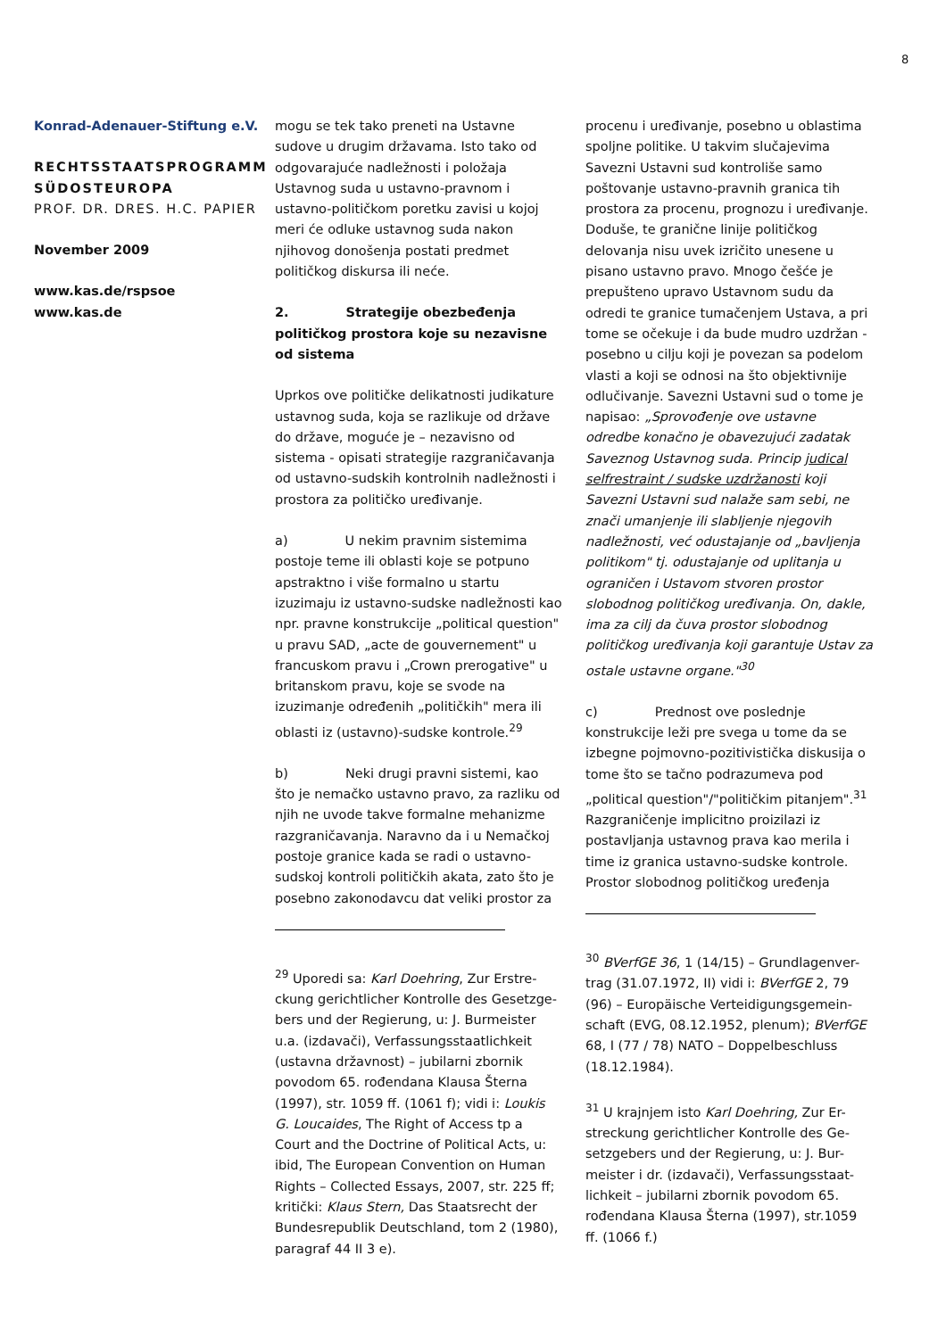8
Konrad-Adenauer-Stiftung e.V.
RECHTSSTAATSPROGRAMM SÜDOSTEUROPA
PROF. DR. DRES. H.C. PAPIER
November 2009
www.kas.de/rspsoe
www.kas.de
mogu se tek tako preneti na Ustavne sudove u drugim državama. Isto tako od odgovarajuće nadležnosti i položaja Ustavnog suda u ustavno-pravnom i ustavno-političkom poretku zavisi u kojoj meri će odluke ustavnog suda nakon njihovog donošenja postati predmet političkog diskursa ili neće.
2. Strategije obezbeđenja političkog prostora koje su nezavisne od sistema
Uprkos ove političke delikatnosti judikature ustavnog suda, koja se razlikuje od države do države, moguće je – nezavisno od sistema - opisati strategije razgraničavanja od ustavno-sudskih kontrolnih nadležnosti i prostora za političko uređivanje.
a) U nekim pravnim sistemima postoje teme ili oblasti koje se potpuno apstraktno i više formalno u startu izuzimaju iz ustavno-sudske nadležnosti kao npr. pravne konstrukcije „political question" u pravu SAD, „acte de gouvernement" u francuskom pravu i „Crown prerogative" u britanskom pravu, koje se svode na izuzimanje određenih „političkih" mera ili oblasti iz (ustavno)-sudske kontrole.<sup>29</sup>
b) Neki drugi pravni sistemi, kao što je nemačko ustavno pravo, za razliku od njih ne uvode takve formalne mehanizme razgraničavanja. Naravno da i u Nemačkoj postoje granice kada se radi o ustavno-sudskoj kontroli političkih akata, zato što je posebno zakonodavcu dat veliki prostor za
<sup>29</sup> Uporedi sa: Karl Doehring, Zur Erstre-ckung gerichtlicher Kontrolle des Gesetzge-bers und der Regierung, u: J. Burmeister u.a. (izdavači), Verfassungsstaatlichkeit (ustavna državnost) – jubilarni zbornik povodom 65. rođendana Klausa Šterna (1997), str. 1059 ff. (1061 f); vidi i: Loukis G. Loucaides, The Right of Access tp a Court and the Doctrine of Political Acts, u: ibid, The European Convention on Human Rights – Collected Essays, 2007, str. 225 ff; kritički: Klaus Stern, Das Staatsrecht der Bundesrepublik Deutschland, tom 2 (1980), paragraf 44 II 3 e).
procenu i uređivanje, posebno u oblastima spoljne politike. U takvim slučajevima Savezni Ustavni sud kontroliše samo poštovanje ustavno-pravnih granica tih prostora za procenu, prognozu i uređivanje. Doduše, te granične linije političkog delovanja nisu uvek izričito unesene u pisano ustavno pravo. Mnogo češće je prepušteno upravo Ustavnom sudu da odredi te granice tumačenjem Ustava, a pri tome se očekuje i da bude mudro uzdržan - posebno u cilju koji je povezan sa podelom vlasti a koji se odnosi na što objektivnije odlučivanje. Savezni Ustavni sud o tome je napisao: „Sprovođenje ove ustavne odredbe konačno je obavezujući zadatak Saveznog Ustavnog suda. Princip judical selfrestraint / sudske uzdržanosti koji Savezni Ustavni sud nalaže sam sebi, ne znači umanjenje ili slabljenje njegovih nadležnosti, već odustajanje od „bavljenja politikom" tj. odustajanje od uplitanja u ograničen i Ustavom stvoren prostor slobodnog političkog uređivanja. On, dakle, ima za cilj da čuva prostor slobodnog političkog uređivanja koji garantuje Ustav za ostale ustavne organe."<sup>30</sup>
c) Prednost ove poslednje konstrukcije leži pre svega u tome da se izbegne pojmovno-pozitivistička diskusija o tome što se tačno podrazumeva pod „political question"/"političkim pitanjem".<sup>31</sup> Razgraničenje implicitno proizilazi iz postavljanja ustavnog prava kao merila i time iz granica ustavno-sudske kontrole. Prostor slobodnog političkog uređenja
<sup>30</sup> BVerfGE 36, 1 (14/15) – Grundlagenver-trag (31.07.1972, II) vidi i: BVerfGE 2, 79 (96) – Europäische Verteidigungsgemein-schaft (EVG, 08.12.1952, plenum); BVerfGE 68, I (77 / 78) NATO – Doppelbeschluss (18.12.1984).
<sup>31</sup> U krajnjem isto Karl Doehring, Zur Er-streckung gerichtlicher Kontrolle des Ge-setzgebers und der Regierung, u: J. Bur-meister i dr. (izdavači), Verfassungsstaat-lichkeit – jubilarni zbornik povodom 65. rođendana Klausa Šterna (1997), str.1059 ff. (1066 f.)